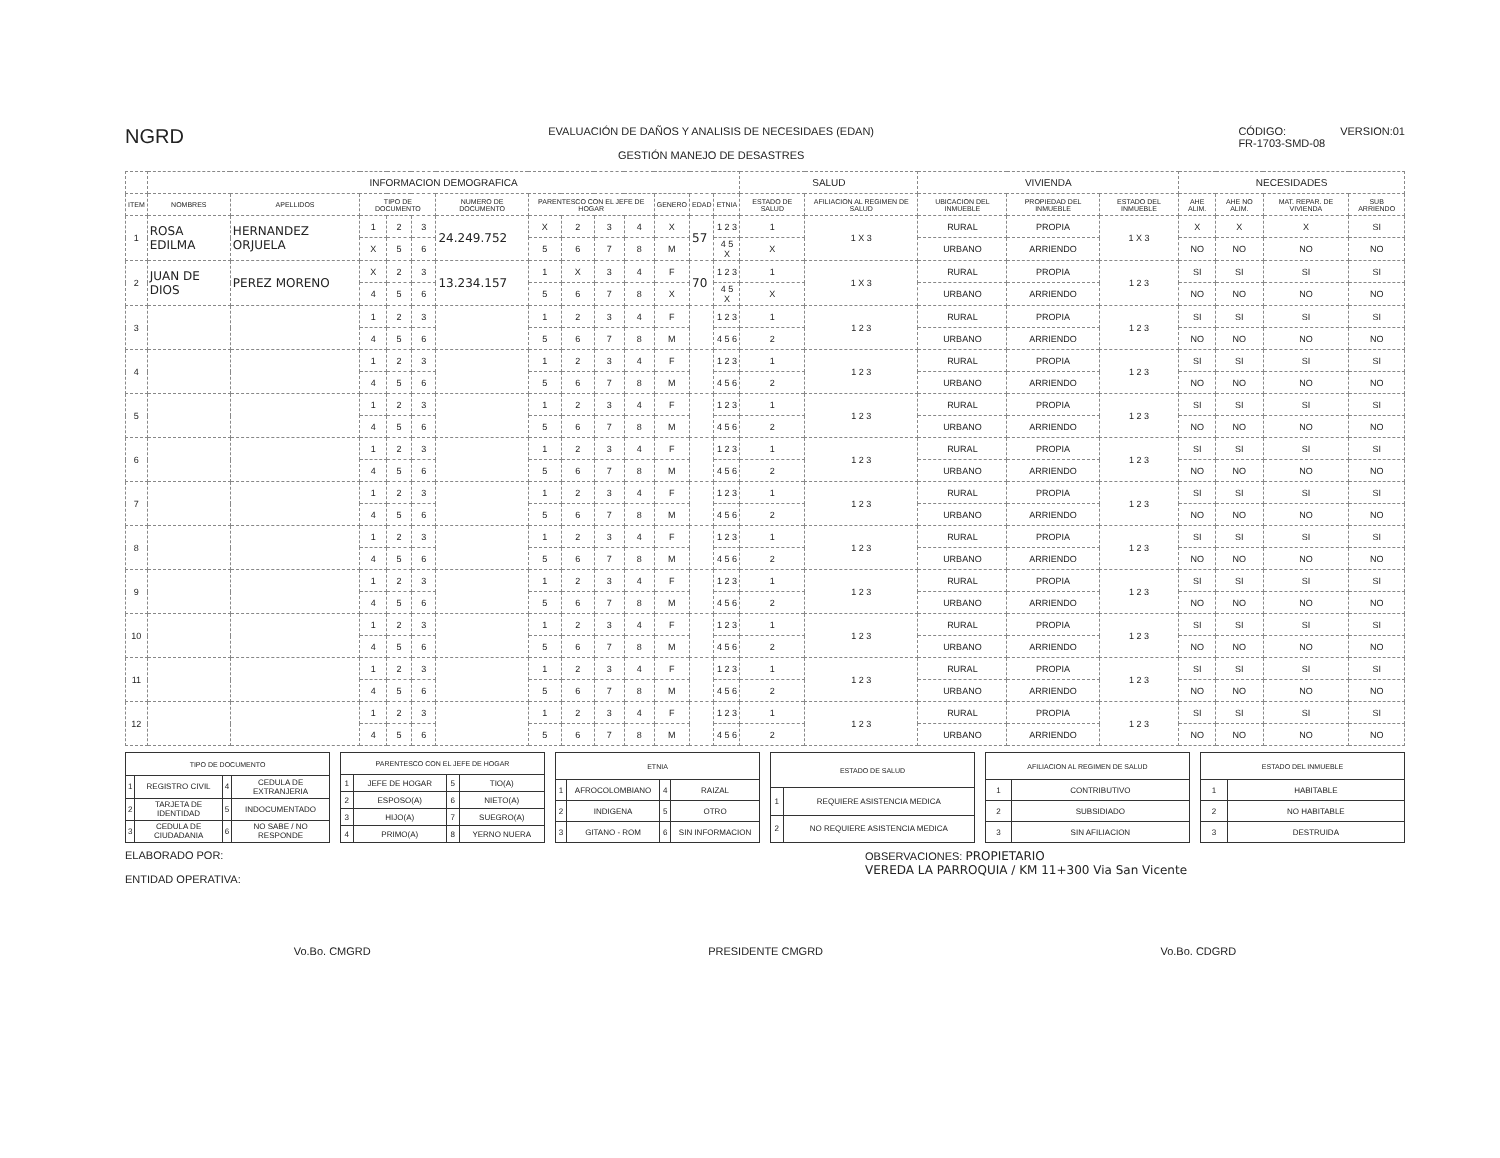NGRD
EVALUACIÓN DE DAÑOS Y ANALISIS DE NECESIDAES (EDAN)
GESTIÓN MANEJO DE DESASTRES
CÓDIGO:
FR-1703-SMD-08
VERSION:01
| | INFORMACION DEMOGRAFICA | | | | | | | | | | | | | SALUD | | VIVIENDA | | | NECESIDADES | | | |
| --- | --- | --- | --- | --- | --- | --- | --- | --- | --- | --- | --- | --- | --- | --- | --- | --- | --- | --- | --- | --- | --- | --- |
| ITEM | NOMBRES | APELLIDOS | TIPO DE DOCUMENTO | | | NUMERO DE DOCUMENTO | PARENTESCO CON EL JEFE DE HOGAR | | | | GENERO | EDAD | ETNIA | ESTADO DE SALUD | AFILIACION AL REGIMEN DE SALUD | UBICACION DEL INMUEBLE | PROPIEDAD DEL INMUEBLE | ESTADO DEL INMUEBLE | AHE ALIM. | AHE NO ALIM. | MAT. REPAR. DE VIVIENDA | SUB ARRIENDO |
| 1 | ROSA EDILMA | HERNANDEZ ORJUELA | 1 | 2 | 3 | 24.249.752 | X | 2 | 3 | 4 | X | 57 | 1 2 3 | 1 | 1 X 3 | RURAL | PROPIA | 1 X 3 | X | X | X | SI |
| | | | X | 5 | 6 | | 5 | 6 | 7 | 8 | M | | 4 5 X | X | | URBANO | ARRIENDO | | NO | NO | NO | NO |
| 2 | JUAN DE DIOS | PEREZ MORENO | X | 2 | 3 | 13.234.157 | 1 | X | 3 | 4 | F | 70 | 1 2 3 | 1 | 1 X 3 | RURAL | PROPIA | 1 2 3 | SI | SI | SI | SI |
| | | | 4 | 5 | 6 | | 5 | 6 | 7 | 8 | X | | 4 5 X | X | | URBANO | ARRIENDO | | NO | NO | NO | NO |
| 3 | | | 1 | 2 | 3 | | 1 | 2 | 3 | 4 | F | | 1 2 3 | 1 | 1 2 3 | RURAL | PROPIA | 1 2 3 | SI | SI | SI | SI |
| | | | 4 | 5 | 6 | | 5 | 6 | 7 | 8 | M | | 4 5 6 | 2 | | URBANO | ARRIENDO | | NO | NO | NO | NO |
| 4 | | | 1 | 2 | 3 | | 1 | 2 | 3 | 4 | F | | 1 2 3 | 1 | 1 2 3 | RURAL | PROPIA | 1 2 3 | SI | SI | SI | SI |
| | | | 4 | 5 | 6 | | 5 | 6 | 7 | 8 | M | | 4 5 6 | 2 | | URBANO | ARRIENDO | | NO | NO | NO | NO |
| 5 | | | 1 | 2 | 3 | | 1 | 2 | 3 | 4 | F | | 1 2 3 | 1 | 1 2 3 | RURAL | PROPIA | 1 2 3 | SI | SI | SI | SI |
| | | | 4 | 5 | 6 | | 5 | 6 | 7 | 8 | M | | 4 5 6 | 2 | | URBANO | ARRIENDO | | NO | NO | NO | NO |
| 6 | | | 1 | 2 | 3 | | 1 | 2 | 3 | 4 | F | | 1 2 3 | 1 | 1 2 3 | RURAL | PROPIA | 1 2 3 | SI | SI | SI | SI |
| | | | 4 | 5 | 6 | | 5 | 6 | 7 | 8 | M | | 4 5 6 | 2 | | URBANO | ARRIENDO | | NO | NO | NO | NO |
| 7 | | | 1 | 2 | 3 | | 1 | 2 | 3 | 4 | F | | 1 2 3 | 1 | 1 2 3 | RURAL | PROPIA | 1 2 3 | SI | SI | SI | SI |
| | | | 4 | 5 | 6 | | 5 | 6 | 7 | 8 | M | | 4 5 6 | 2 | | URBANO | ARRIENDO | | NO | NO | NO | NO |
| 8 | | | 1 | 2 | 3 | | 1 | 2 | 3 | 4 | F | | 1 2 3 | 1 | 1 2 3 | RURAL | PROPIA | 1 2 3 | SI | SI | SI | SI |
| | | | 4 | 5 | 6 | | 5 | 6 | 7 | 8 | M | | 4 5 6 | 2 | | URBANO | ARRIENDO | | NO | NO | NO | NO |
| 9 | | | 1 | 2 | 3 | | 1 | 2 | 3 | 4 | F | | 1 2 3 | 1 | 1 2 3 | RURAL | PROPIA | 1 2 3 | SI | SI | SI | SI |
| | | | 4 | 5 | 6 | | 5 | 6 | 7 | 8 | M | | 4 5 6 | 2 | | URBANO | ARRIENDO | | NO | NO | NO | NO |
| 10 | | | 1 | 2 | 3 | | 1 | 2 | 3 | 4 | F | | 1 2 3 | 1 | 1 2 3 | RURAL | PROPIA | 1 2 3 | SI | SI | SI | SI |
| | | | 4 | 5 | 6 | | 5 | 6 | 7 | 8 | M | | 4 5 6 | 2 | | URBANO | ARRIENDO | | NO | NO | NO | NO |
| 11 | | | 1 | 2 | 3 | | 1 | 2 | 3 | 4 | F | | 1 2 3 | 1 | 1 2 3 | RURAL | PROPIA | 1 2 3 | SI | SI | SI | SI |
| | | | 4 | 5 | 6 | | 5 | 6 | 7 | 8 | M | | 4 5 6 | 2 | | URBANO | ARRIENDO | | NO | NO | NO | NO |
| 12 | | | 1 | 2 | 3 | | 1 | 2 | 3 | 4 | F | | 1 2 3 | 1 | 1 2 3 | RURAL | PROPIA | 1 2 3 | SI | SI | SI | SI |
| | | | 4 | 5 | 6 | | 5 | 6 | 7 | 8 | M | | 4 5 6 | 2 | | URBANO | ARRIENDO | | NO | NO | NO | NO |
| TIPO DE DOCUMENTO | | | |
| --- | --- | --- | --- |
| 1 | REGISTRO CIVIL | 4 | CEDULA DE EXTRANJERIA |
| 2 | TARJETA DE IDENTIDAD | 5 | INDOCUMENTADO |
| 3 | CEDULA DE CIUDADANIA | 6 | NO SABE / NO RESPONDE |
| PARENTESCO CON EL JEFE DE HOGAR | | | |
| --- | --- | --- | --- |
| 1 | JEFE DE HOGAR | 5 | TIO(A) |
| 2 | ESPOSO(A) | 6 | NIETO(A) |
| 3 | HIJO(A) | 7 | SUEGRO(A) |
| 4 | PRIMO(A) | 8 | YERNO NUERA |
| ETNIA | | | |
| --- | --- | --- | --- |
| 1 | AFROCOLOMBIANO | 4 | RAIZAL |
| 2 | INDIGENA | 5 | OTRO |
| 3 | GITANO - ROM | 6 | SIN INFORMACION |
| ESTADO DE SALUD | |
| --- | --- |
| 1 | REQUIERE ASISTENCIA MEDICA |
| 2 | NO REQUIERE ASISTENCIA MEDICA |
| AFILIACION AL REGIMEN DE SALUD | |
| --- | --- |
| 1 | CONTRIBUTIVO |
| 2 | SUBSIDIADO |
| 3 | SIN AFILIACION |
| ESTADO DEL INMUEBLE | |
| --- | --- |
| 1 | HABITABLE |
| 2 | NO HABITABLE |
| 3 | DESTRUIDA |
ELABORADO POR:
ENTIDAD OPERATIVA:
OBSERVACIONES: PROPIETARIO
VEREDA LA PARROQUIA / KM 11+300 Via San Vicente
Vo.Bo. CMGRD PRESIDENTE CMGRD Vo.Bo. CDGRD